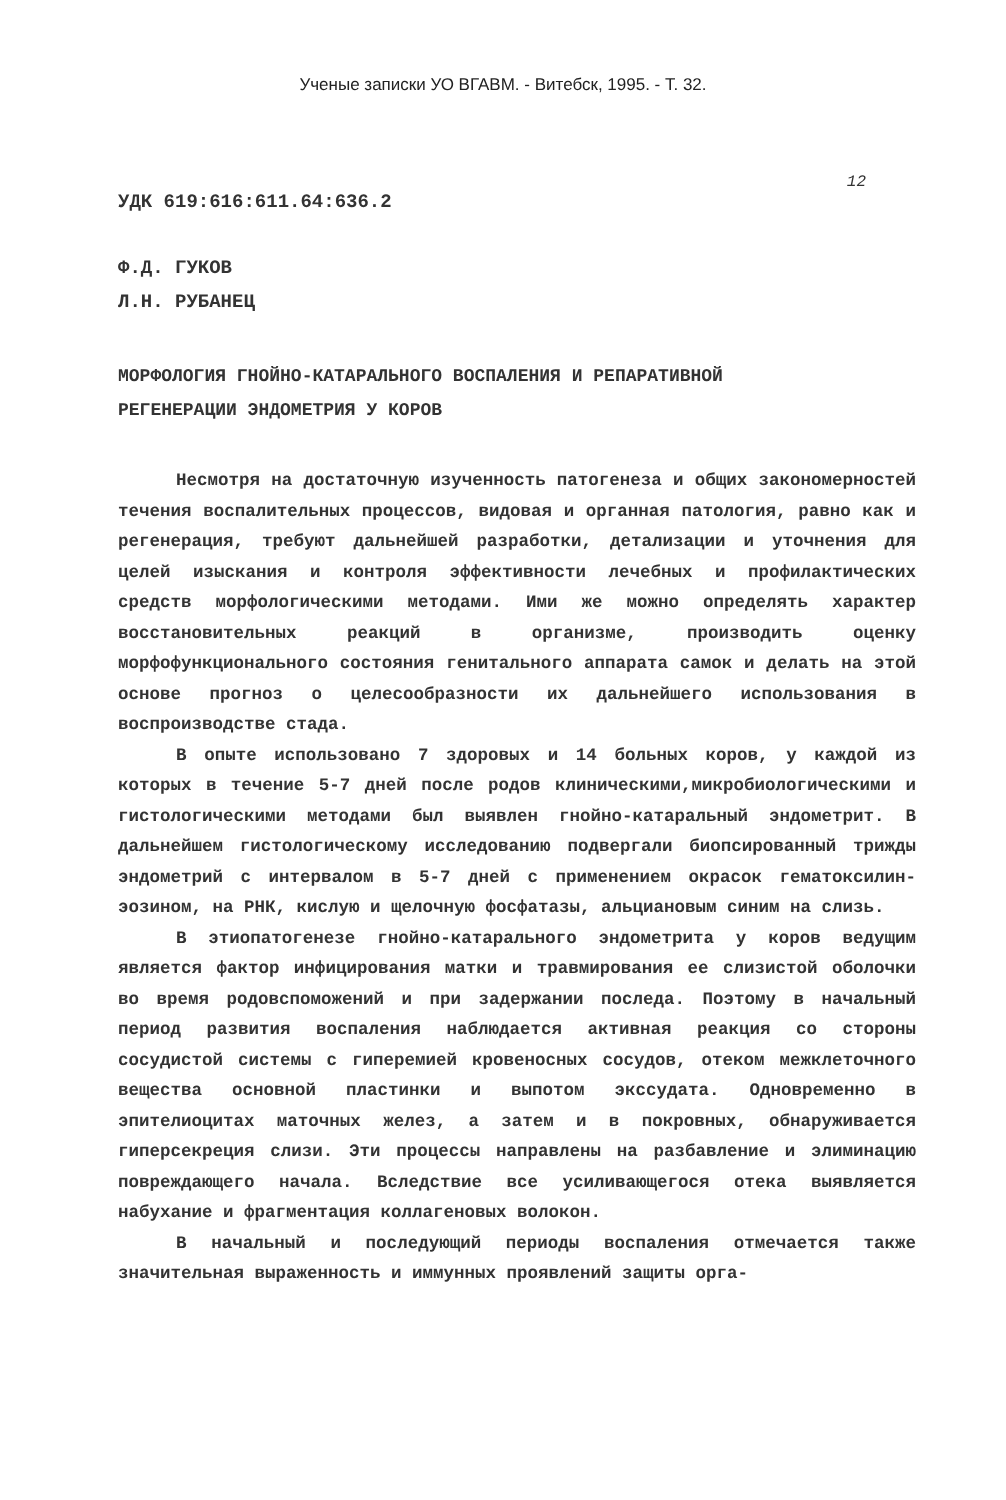Ученые записки УО ВГАВМ. - Витебск, 1995. - Т. 32.
12
УДК 619:616:611.64:636.2
Ф.Д. ГУКОВ
Л.Н. РУБАНЕЦ
МОРФОЛОГИЯ ГНОЙНО-КАТАРАЛЬНОГО ВОСПАЛЕНИЯ И РЕПАРАТИВНОЙ
РЕГЕНЕРАЦИИ ЭНДОМЕТРИЯ У КОРОВ
Несмотря на достаточную изученность патогенеза и общих закономерностей течения воспалительных процессов, видовая и органная патология, равно как и регенерация, требуют дальнейшей разработки, детализации и уточнения для целей изыскания и контроля эффективности лечебных и профилактических средств морфологическими методами. Ими же можно определять характер восстановительных реакций в организме, производить оценку морфофункционального состояния генитального аппарата самок и делать на этой основе прогноз о целесообразности их дальнейшего использования в воспроизводстве стада.
В опыте использовано 7 здоровых и 14 больных коров, у каждой из которых в течение 5-7 дней после родов клиническими,микробиологическими и гистологическими методами был выявлен гнойно-катаральный эндометрит. В дальнейшем гистологическому исследованию подвергали биопсированный трижды эндометрий с интервалом в 5-7 дней с применением окрасок гематоксилин-эозином, на РНК, кислую и щелочную фосфатазы, альциановым синим на слизь.
В этиопатогенезе гнойно-катарального эндометрита у коров ведущим является фактор инфицирования матки и травмирования ее слизистой оболочки во время родовспоможений и при задержании последа. Поэтому в начальный период развития воспаления наблюдается активная реакция со стороны сосудистой системы с гиперемией кровеносных сосудов, отеком межклеточного вещества основной пластинки и выпотом экссудата. Одновременно в эпителиоцитах маточных желез, а затем и в покровных, обнаруживается гиперсекреция слизи. Эти процессы направлены на разбавление и элиминацию повреждающего начала. Вследствие все усиливающегося отека выявляется набухание и фрагментация коллагеновых волокон.
В начальный и последующий периоды воспаления отмечается также значительная выраженность и иммунных проявлений защиты орга-